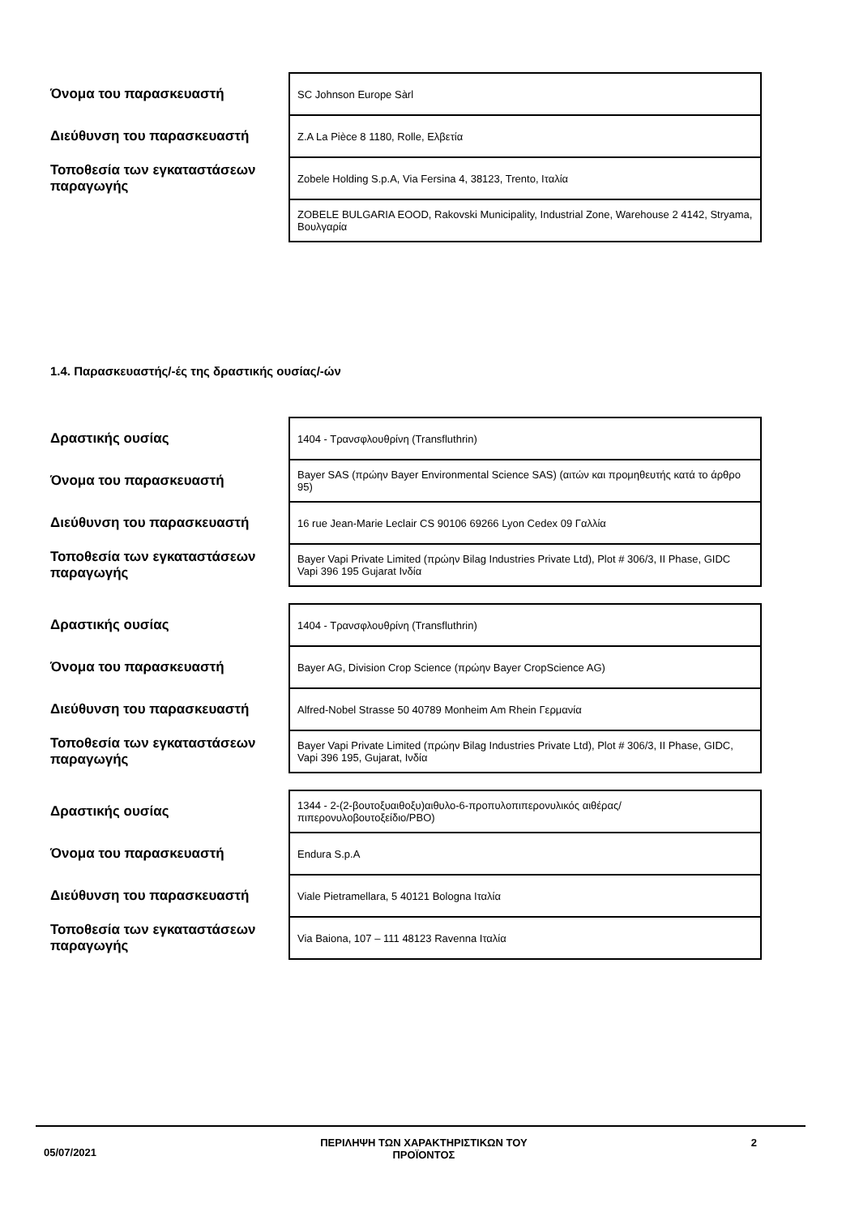| Όνομα του παρασκευαστή | SC Johnson Europe Sàrl |
| Διεύθυνση του παρασκευαστή | Z.A La Pièce 8 1180, Rolle, Ελβετία |
| Τοποθεσία των εγκαταστάσεων παραγωγής | Zobele Holding S.p.A, Via Fersina 4, 38123, Trento, Ιταλία |
| | ZOBELE BULGARIA EOOD, Rakovski Municipality, Industrial Zone, Warehouse 2 4142, Stryama, Βουλγαρία |
1.4. Παρασκευαστής/-ές της δραστικής ουσίας/-ών
| Δραστικής ουσίας | 1404 - Τρανσφλουθρίνη (Transfluthrin) |
| Όνομα του παρασκευαστή | Bayer SAS (πρώην Bayer Environmental Science SAS) (αιτών και προμηθευτής κατά το άρθρο 95) |
| Διεύθυνση του παρασκευαστή | 16 rue Jean-Marie Leclair CS 90106 69266 Lyon Cedex 09 Γαλλία |
| Τοποθεσία των εγκαταστάσεων παραγωγής | Bayer Vapi Private Limited (πρώην Bilag Industries Private Ltd), Plot # 306/3, II Phase, GIDC Vapi 396 195 Gujarat Ινδία |
| Δραστικής ουσίας | 1404 - Τρανσφλουθρίνη (Transfluthrin) |
| Όνομα του παρασκευαστή | Bayer AG, Division Crop Science (πρώην Bayer CropScience AG) |
| Διεύθυνση του παρασκευαστή | Alfred-Nobel Strasse 50 40789 Monheim Am Rhein Γερμανία |
| Τοποθεσία των εγκαταστάσεων παραγωγής | Bayer Vapi Private Limited (πρώην Bilag Industries Private Ltd), Plot # 306/3, II Phase, GIDC, Vapi 396 195, Gujarat, Ινδία |
| Δραστικής ουσίας | 1344 - 2-(2-βουτοξυαιθοξυ)αιθυλο-6-προπυλοπιπερονυλικός αιθέρας/πιπερονυλοβουτοξείδιο/PBO) |
| Όνομα του παρασκευαστή | Endura S.p.A |
| Διεύθυνση του παρασκευαστή | Viale Pietramellara, 5 40121 Bologna Ιταλία |
| Τοποθεσία των εγκαταστάσεων παραγωγής | Via Baiona, 107 – 111 48123 Ravenna Ιταλία |
05/07/2021 ΠΕΡΙΛΗΨΗ ΤΩΝ ΧΑΡΑΚΤΗΡΙΣΤΙΚΩΝ ΤΟΥ
ΠΡΟΪΟΝΤΟΣ 2